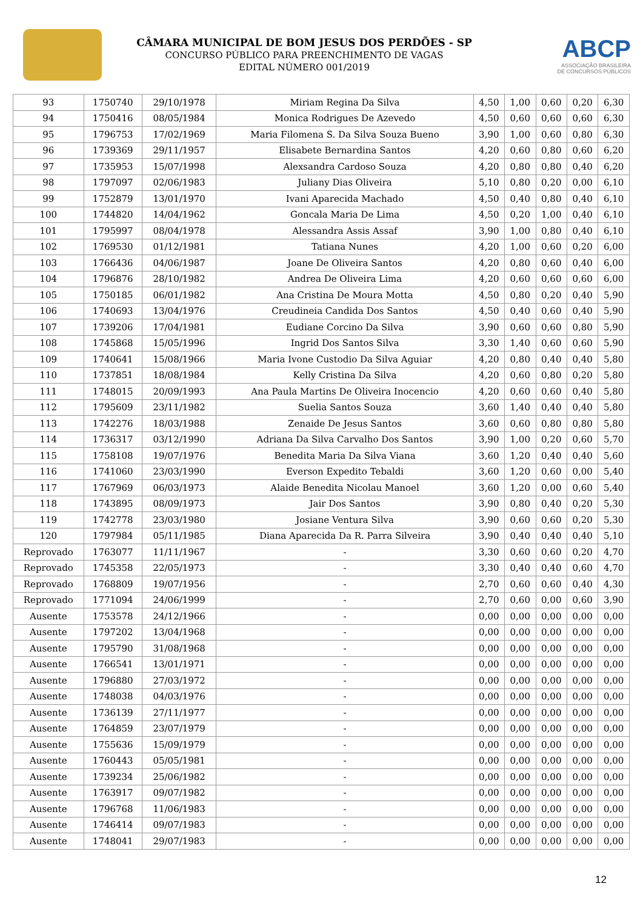CÂMARA MUNICIPAL DE BOM JESUS DOS PERDÕES - SP
CONCURSO PÚBLICO PARA PREENCHIMENTO DE VAGAS
EDITAL NÚMERO 001/2019
ABCP
ASSOCIAÇÃO BRASILEIRA
DE CONCURSOS PÚBLICOS
| 93 | 1750740 | 29/10/1978 | Miriam Regina Da Silva | 4,50 | 1,00 | 0,60 | 0,20 | 6,30 |
| 94 | 1750416 | 08/05/1984 | Monica Rodrigues De Azevedo | 4,50 | 0,60 | 0,60 | 0,60 | 6,30 |
| 95 | 1796753 | 17/02/1969 | Maria Filomena S. Da Silva Souza Bueno | 3,90 | 1,00 | 0,60 | 0,80 | 6,30 |
| 96 | 1739369 | 29/11/1957 | Elisabete Bernardina Santos | 4,20 | 0,60 | 0,80 | 0,60 | 6,20 |
| 97 | 1735953 | 15/07/1998 | Alexsandra Cardoso Souza | 4,20 | 0,80 | 0,80 | 0,40 | 6,20 |
| 98 | 1797097 | 02/06/1983 | Juliany Dias Oliveira | 5,10 | 0,80 | 0,20 | 0,00 | 6,10 |
| 99 | 1752879 | 13/01/1970 | Ivani Aparecida Machado | 4,50 | 0,40 | 0,80 | 0,40 | 6,10 |
| 100 | 1744820 | 14/04/1962 | Goncala Maria De Lima | 4,50 | 0,20 | 1,00 | 0,40 | 6,10 |
| 101 | 1795997 | 08/04/1978 | Alessandra Assis Assaf | 3,90 | 1,00 | 0,80 | 0,40 | 6,10 |
| 102 | 1769530 | 01/12/1981 | Tatiana Nunes | 4,20 | 1,00 | 0,60 | 0,20 | 6,00 |
| 103 | 1766436 | 04/06/1987 | Joane De Oliveira Santos | 4,20 | 0,80 | 0,60 | 0,40 | 6,00 |
| 104 | 1796876 | 28/10/1982 | Andrea De Oliveira Lima | 4,20 | 0,60 | 0,60 | 0,60 | 6,00 |
| 105 | 1750185 | 06/01/1982 | Ana Cristina De Moura Motta | 4,50 | 0,80 | 0,20 | 0,40 | 5,90 |
| 106 | 1740693 | 13/04/1976 | Creudineia Candida Dos Santos | 4,50 | 0,40 | 0,60 | 0,40 | 5,90 |
| 107 | 1739206 | 17/04/1981 | Eudiane Corcino Da Silva | 3,90 | 0,60 | 0,60 | 0,80 | 5,90 |
| 108 | 1745868 | 15/05/1996 | Ingrid Dos Santos Silva | 3,30 | 1,40 | 0,60 | 0,60 | 5,90 |
| 109 | 1740641 | 15/08/1966 | Maria Ivone Custodio Da Silva Aguiar | 4,20 | 0,80 | 0,40 | 0,40 | 5,80 |
| 110 | 1737851 | 18/08/1984 | Kelly Cristina Da Silva | 4,20 | 0,60 | 0,80 | 0,20 | 5,80 |
| 111 | 1748015 | 20/09/1993 | Ana Paula Martins De Oliveira Inocencio | 4,20 | 0,60 | 0,60 | 0,40 | 5,80 |
| 112 | 1795609 | 23/11/1982 | Suelia Santos Souza | 3,60 | 1,40 | 0,40 | 0,40 | 5,80 |
| 113 | 1742276 | 18/03/1988 | Zenaide De Jesus Santos | 3,60 | 0,60 | 0,80 | 0,80 | 5,80 |
| 114 | 1736317 | 03/12/1990 | Adriana Da Silva Carvalho Dos Santos | 3,90 | 1,00 | 0,20 | 0,60 | 5,70 |
| 115 | 1758108 | 19/07/1976 | Benedita Maria Da Silva Viana | 3,60 | 1,20 | 0,40 | 0,40 | 5,60 |
| 116 | 1741060 | 23/03/1990 | Everson Expedito Tebaldi | 3,60 | 1,20 | 0,60 | 0,00 | 5,40 |
| 117 | 1767969 | 06/03/1973 | Alaide Benedita Nicolau Manoel | 3,60 | 1,20 | 0,00 | 0,60 | 5,40 |
| 118 | 1743895 | 08/09/1973 | Jair Dos Santos | 3,90 | 0,80 | 0,40 | 0,20 | 5,30 |
| 119 | 1742778 | 23/03/1980 | Josiane Ventura Silva | 3,90 | 0,60 | 0,60 | 0,20 | 5,30 |
| 120 | 1797984 | 05/11/1985 | Diana Aparecida Da R. Parra Silveira | 3,90 | 0,40 | 0,40 | 0,40 | 5,10 |
| Reprovado | 1763077 | 11/11/1967 | - | 3,30 | 0,60 | 0,60 | 0,20 | 4,70 |
| Reprovado | 1745358 | 22/05/1973 | - | 3,30 | 0,40 | 0,40 | 0,60 | 4,70 |
| Reprovado | 1768809 | 19/07/1956 | - | 2,70 | 0,60 | 0,60 | 0,40 | 4,30 |
| Reprovado | 1771094 | 24/06/1999 | - | 2,70 | 0,60 | 0,00 | 0,60 | 3,90 |
| Ausente | 1753578 | 24/12/1966 | - | 0,00 | 0,00 | 0,00 | 0,00 | 0,00 |
| Ausente | 1797202 | 13/04/1968 | - | 0,00 | 0,00 | 0,00 | 0,00 | 0,00 |
| Ausente | 1795790 | 31/08/1968 | - | 0,00 | 0,00 | 0,00 | 0,00 | 0,00 |
| Ausente | 1766541 | 13/01/1971 | - | 0,00 | 0,00 | 0,00 | 0,00 | 0,00 |
| Ausente | 1796880 | 27/03/1972 | - | 0,00 | 0,00 | 0,00 | 0,00 | 0,00 |
| Ausente | 1748038 | 04/03/1976 | - | 0,00 | 0,00 | 0,00 | 0,00 | 0,00 |
| Ausente | 1736139 | 27/11/1977 | - | 0,00 | 0,00 | 0,00 | 0,00 | 0,00 |
| Ausente | 1764859 | 23/07/1979 | - | 0,00 | 0,00 | 0,00 | 0,00 | 0,00 |
| Ausente | 1755636 | 15/09/1979 | - | 0,00 | 0,00 | 0,00 | 0,00 | 0,00 |
| Ausente | 1760443 | 05/05/1981 | - | 0,00 | 0,00 | 0,00 | 0,00 | 0,00 |
| Ausente | 1739234 | 25/06/1982 | - | 0,00 | 0,00 | 0,00 | 0,00 | 0,00 |
| Ausente | 1763917 | 09/07/1982 | - | 0,00 | 0,00 | 0,00 | 0,00 | 0,00 |
| Ausente | 1796768 | 11/06/1983 | - | 0,00 | 0,00 | 0,00 | 0,00 | 0,00 |
| Ausente | 1746414 | 09/07/1983 | - | 0,00 | 0,00 | 0,00 | 0,00 | 0,00 |
| Ausente | 1748041 | 29/07/1983 | - | 0,00 | 0,00 | 0,00 | 0,00 | 0,00 |
12